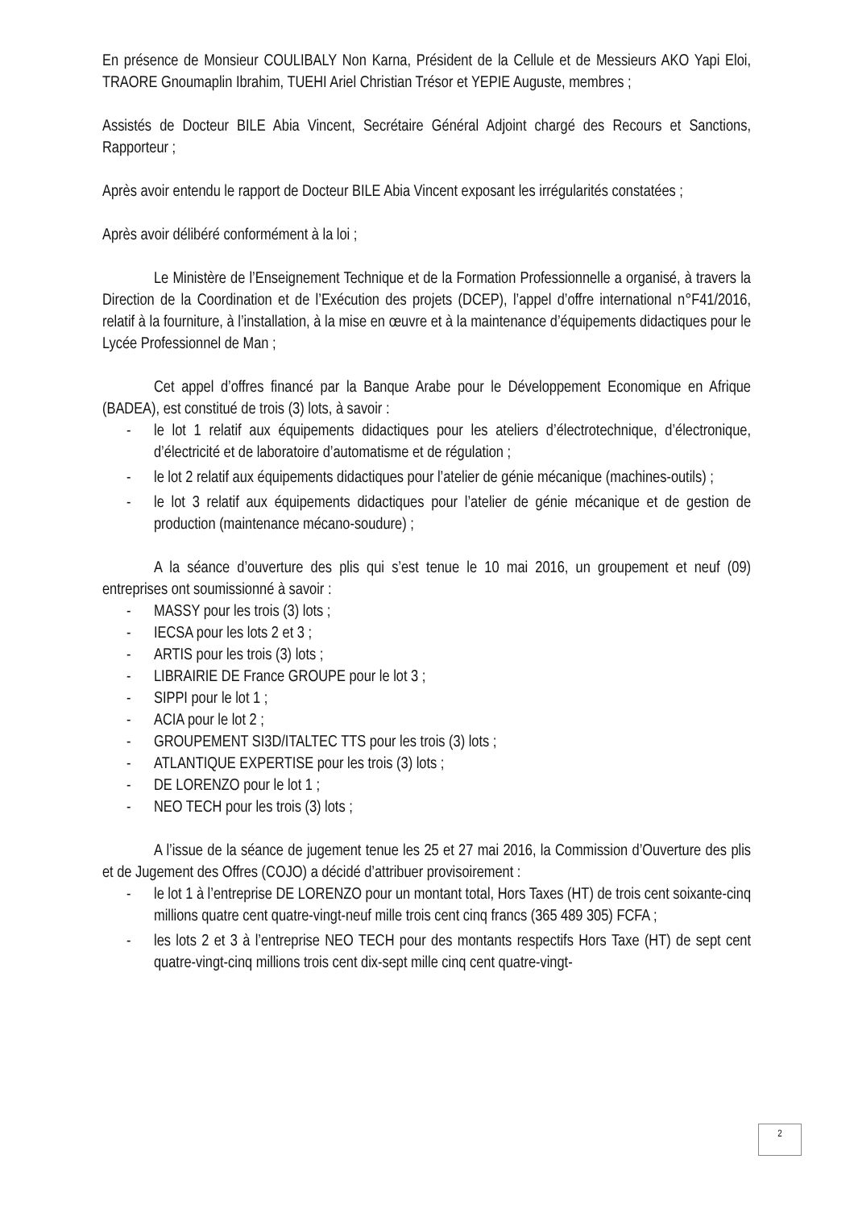En présence de Monsieur COULIBALY Non Karna, Président de la Cellule et de Messieurs AKO Yapi Eloi, TRAORE Gnoumaplin Ibrahim, TUEHI Ariel Christian Trésor et YEPIE Auguste, membres ;
Assistés de Docteur BILE Abia Vincent, Secrétaire Général Adjoint chargé des Recours et Sanctions, Rapporteur ;
Après avoir entendu le rapport de Docteur BILE Abia Vincent exposant les irrégularités constatées ;
Après avoir délibéré conformément à la loi ;
Le Ministère de l’Enseignement Technique et de la Formation Professionnelle a organisé, à travers la Direction de la Coordination et de l’Exécution des projets (DCEP), l’appel d’offre international n°F41/2016, relatif à la fourniture, à l’installation, à la mise en œuvre et à la maintenance d’équipements didactiques pour le Lycée Professionnel de Man ;
Cet appel d’offres financé par la Banque Arabe pour le Développement Economique en Afrique (BADEA), est constitué de trois (3) lots, à savoir :
- le lot 1 relatif aux équipements didactiques pour les ateliers d’électrotechnique, d’électronique, d’électricité et de laboratoire d’automatisme et de régulation ;
- le lot 2 relatif aux équipements didactiques pour l’atelier de génie mécanique (machines-outils) ;
- le lot 3 relatif aux équipements didactiques pour l’atelier de génie mécanique et de gestion de production (maintenance mécano-soudure) ;
A la séance d’ouverture des plis qui s’est tenue le 10 mai 2016, un groupement et neuf (09) entreprises ont soumissionné à savoir :
- MASSY pour les trois (3) lots ;
- IECSA pour les lots 2 et 3 ;
- ARTIS pour les trois (3) lots ;
- LIBRAIRIE DE France GROUPE pour le lot 3 ;
- SIPPI pour le lot 1 ;
- ACIA pour le lot 2 ;
- GROUPEMENT SI3D/ITALTEC TTS pour les trois (3) lots ;
- ATLANTIQUE EXPERTISE pour les trois (3) lots ;
- DE LORENZO pour le lot 1 ;
- NEO TECH pour les trois (3) lots ;
A l’issue de la séance de jugement tenue les 25 et 27 mai 2016, la Commission d’Ouverture des plis et de Jugement des Offres (COJO) a décidé d’attribuer provisoirement :
- le lot 1 à l’entreprise DE LORENZO pour un montant total, Hors Taxes (HT) de trois cent soixante-cinq millions quatre cent quatre-vingt-neuf mille trois cent cinq francs (365 489 305) FCFA ;
- les lots 2 et 3 à l’entreprise NEO TECH pour des montants respectifs Hors Taxe (HT) de sept cent quatre-vingt-cinq millions trois cent dix-sept mille cinq cent quatre-vingt-
2